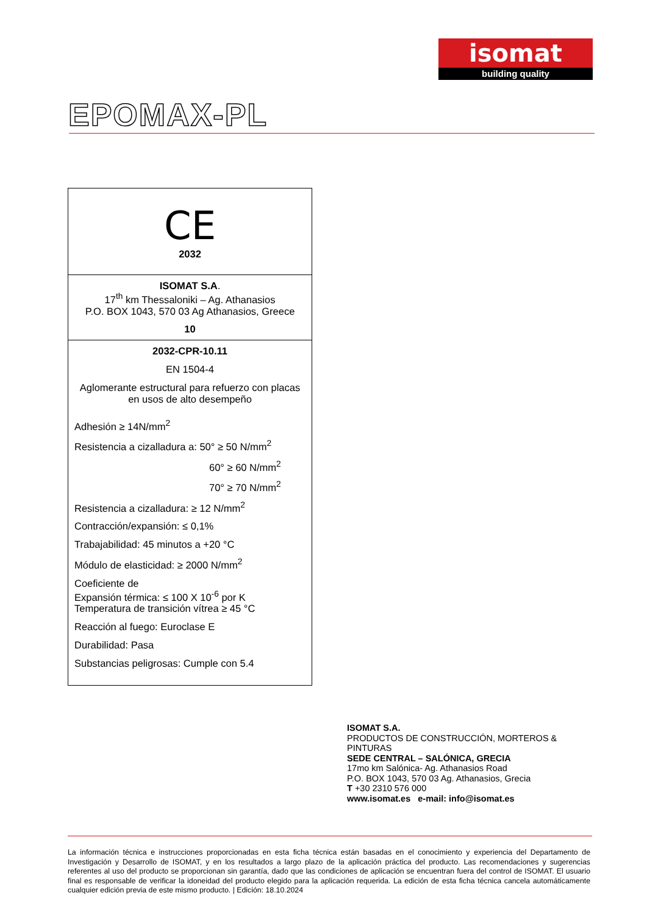isomat
building quality
EPOMAX-PL
| CE 2032 |
| ISOMAT S.A . 17<sup>th</sup> km Thessaloniki – Ag. Athanasios P.O. BOX 1043, 570 03 Ag Athanasios, Greece 10 |
| 2032-CPR-10.11 EN 1504-4 Aglomerante estructural para refuerzo con placas en usos de alto desempeño Adhesión ≥ 14N/mm<sup>2</sup> Resistencia a cizalladura a: 50° ≥ 50 N/mm<sup>2</sup> 60° ≥ 60 N/mm<sup>2</sup> 70° ≥ 70 N/mm<sup>2</sup> Resistencia a cizalladura: ≥ 12 N/mm<sup>2</sup> Contracción/expansión: ≤ 0,1% Trabajabilidad: 45 minutos a +20 °C Módulo de elasticidad: ≥ 2000 N/mm<sup>2</sup> Coeficiente de Expansión térmica: ≤ 100 X 10<sup>-6</sup> por K Temperatura de transición vítrea ≥ 45 °C Reacción al fuego: Euroclase E Durabilidad: Pasa Substancias peligrosas: Cumple con 5.4 |
ISOMAT S.A.
PRODUCTOS DE CONSTRUCCIÓN, MORTEROS &
PINTURAS
SEDE CENTRAL – SALÓNICA, GRECIA
17mo km Salónica- Ag. Athanasios Road
P.O. BOX 1043, 570 03 Ag. Athanasios, Grecia
T +30 2310 576 000
www.isomat.es e-mail: info@isomat.es
La información técnica e instrucciones proporcionadas en esta ficha técnica están basadas en el conocimiento y experiencia del Departamento de Investigación y Desarrollo de ISOMAT, y en los resultados a largo plazo de la aplicación práctica del producto. Las recomendaciones y sugerencias referentes al uso del producto se proporcionan sin garantía, dado que las condiciones de aplicación se encuentran fuera del control de ISOMAT. El usuario final es responsable de verificar la idoneidad del producto elegido para la aplicación requerida. La edición de esta ficha técnica cancela automáticamente cualquier edición previa de este mismo producto. | Edición: 18.10.2024